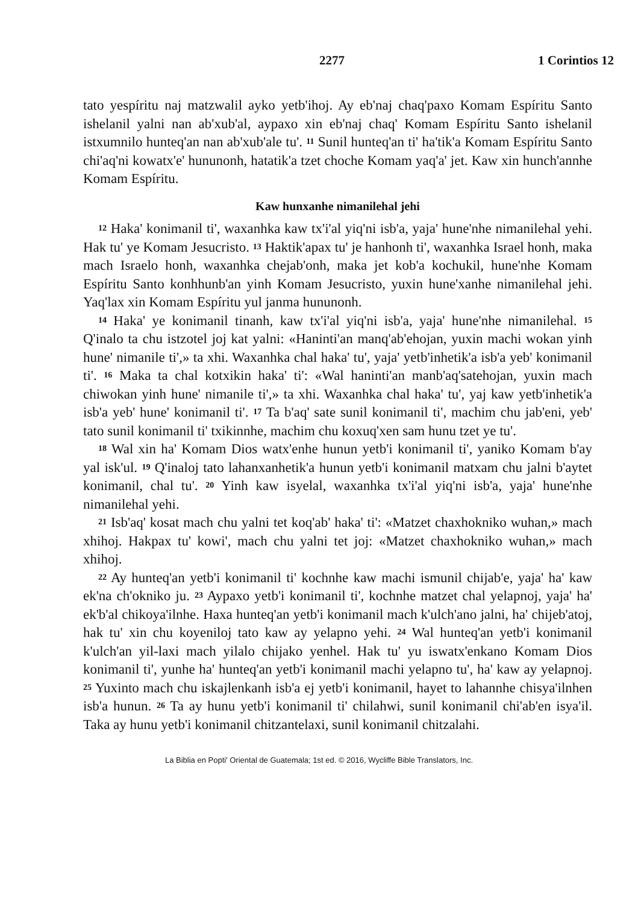2277 1 Corintios 12
tato yespíritu naj matzwalil ayko yetb'ihoj. Ay eb'naj chaq'paxo Komam Espíritu Santo ishelanil yalni nan ab'xub'al, aypaxo xin eb'naj chaq' Komam Espíritu Santo ishelanil istxumnilo hunteq'an nan ab'xub'ale tu'. <sup>11</sup> Sunil hunteq'an ti' ha'tik'a Komam Espíritu Santo chi'aq'ni kowatx'e' hununonh, hatatik'a tzet choche Komam yaq'a' jet. Kaw xin hunch'annhe Komam Espíritu.
Kaw hunxanhe nimanilehal jehi
<sup>12</sup> Haka' konimanil ti', waxanhka kaw tx'i'al yiq'ni isb'a, yaja' hune'nhe nimanilehal yehi. Hak tu' ye Komam Jesucristo. <sup>13</sup> Haktik'apax tu' je hanhonh ti', waxanhka Israel honh, maka mach Israelo honh, waxanhka chejab'onh, maka jet kob'a kochukil, hune'nhe Komam Espíritu Santo konhhunb'an yinh Komam Jesucristo, yuxin hune'xanhe nimanilehal jehi. Yaq'lax xin Komam Espíritu yul janma hununonh.
<sup>14</sup> Haka' ye konimanil tinanh, kaw tx'i'al yiq'ni isb'a, yaja' hune'nhe nimanilehal. <sup>15</sup> Q'inalo ta chu istzotel joj kat yalni: «Haninti'an manq'ab'ehojan, yuxin machi wokan yinh hune' nimanile ti',» ta xhi. Waxanhka chal haka' tu', yaja' yetb'inhetik'a isb'a yeb' konimanil ti'. <sup>16</sup> Maka ta chal kotxikin haka' ti': «Wal haninti'an manb'aq'satehojan, yuxin mach chiwokan yinh hune' nimanile ti',» ta xhi. Waxanhka chal haka' tu', yaj kaw yetb'inhetik'a isb'a yeb' hune' konimanil ti'. <sup>17</sup> Ta b'aq' sate sunil konimanil ti', machim chu jab'eni, yeb' tato sunil konimanil ti' txikinnhe, machim chu koxuq'xen sam hunu tzet ye tu'.
<sup>18</sup> Wal xin ha' Komam Dios watx'enhe hunun yetb'i konimanil ti', yaniko Komam b'ay yal isk'ul. <sup>19</sup> Q'inaloj tato lahanxanhetik'a hunun yetb'i konimanil matxam chu jalni b'aytet konimanil, chal tu'. <sup>20</sup> Yinh kaw isyelal, waxanhka tx'i'al yiq'ni isb'a, yaja' hune'nhe nimanilehal yehi.
<sup>21</sup> Isb'aq' kosat mach chu yalni tet koq'ab' haka' ti': «Matzet chaxhokniko wuhan,» mach xhihoj. Hakpax tu' kowi', mach chu yalni tet joj: «Matzet chaxhokniko wuhan,» mach xhihoj.
<sup>22</sup> Ay hunteq'an yetb'i konimanil ti' kochnhe kaw machi ismunil chijab'e, yaja' ha' kaw ek'na ch'okniko ju. <sup>23</sup> Aypaxo yetb'i konimanil ti', kochnhe matzet chal yelapnoj, yaja' ha' ek'b'al chikoya'ilnhe. Haxa hunteq'an yetb'i konimanil mach k'ulch'ano jalni, ha' chijeb'atoj, hak tu' xin chu koyeniloj tato kaw ay yelapno yehi. <sup>24</sup> Wal hunteq'an yetb'i konimanil k'ulch'an yil-laxi mach yilalo chijako yenhel. Hak tu' yu iswatx'enkano Komam Dios konimanil ti', yunhe ha' hunteq'an yetb'i konimanil machi yelapno tu', ha' kaw ay yelapnoj. <sup>25</sup> Yuxinto mach chu iskajlenkanh isb'a ej yetb'i konimanil, hayet to lahannhe chisya'ilnhen isb'a hunun. <sup>26</sup> Ta ay hunu yetb'i konimanil ti' chilahwi, sunil konimanil chi'ab'en isya'il. Taka ay hunu yetb'i konimanil chitzantelaxi, sunil konimanil chitzalahi.
La Biblia en Popti' Oriental de Guatemala; 1st ed. © 2016, Wycliffe Bible Translators, Inc.